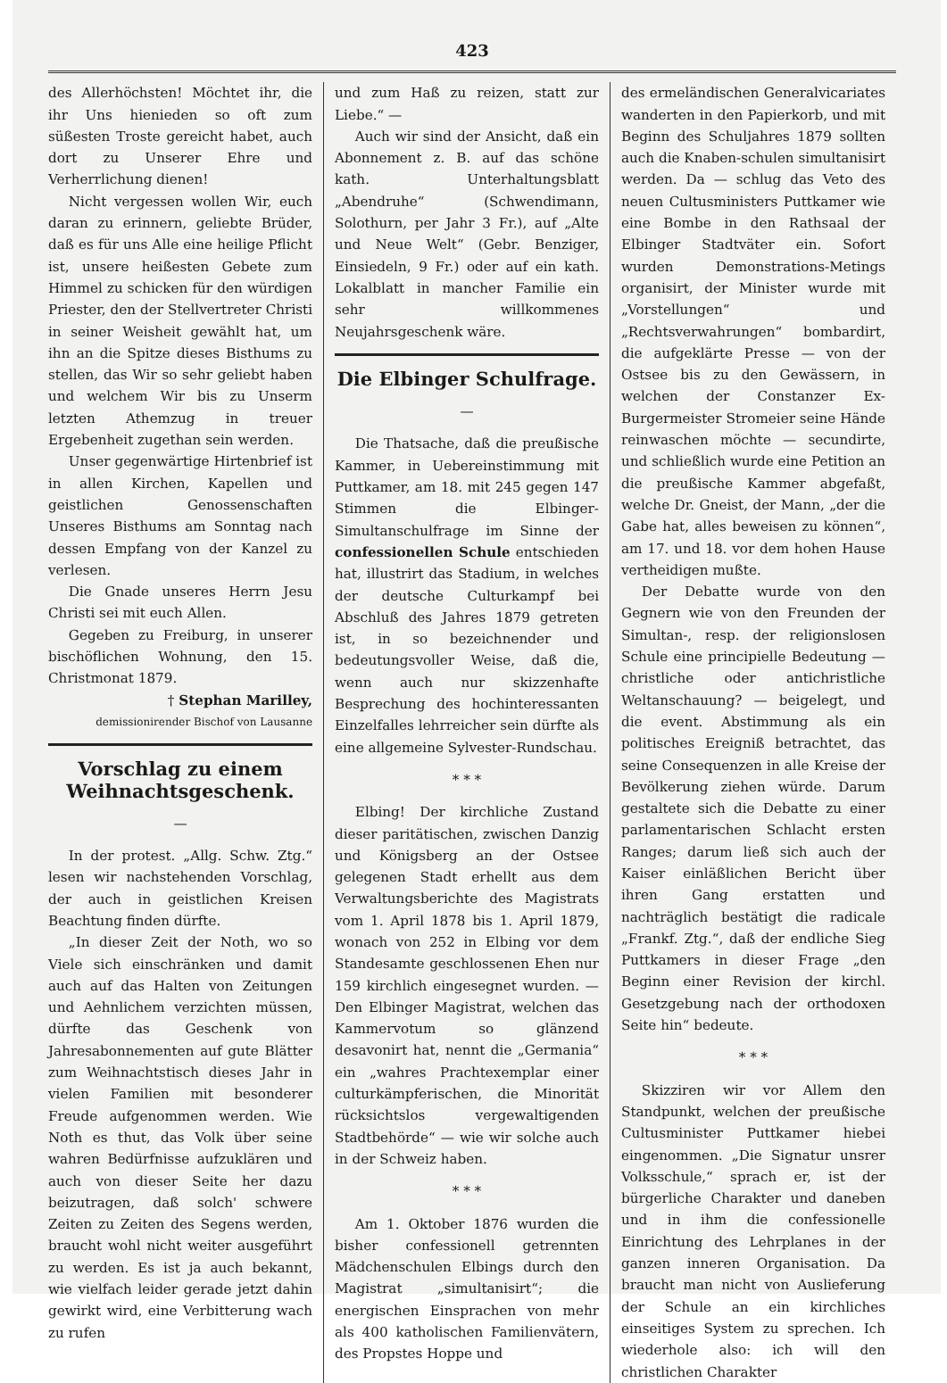423
des Allerhöchsten! Möchtet ihr, die ihr Uns hienieden so oft zum süßesten Troste gereicht habet, auch dort zu Unserer Ehre und Verherrlichung dienen!
Nicht vergessen wollen Wir, euch daran zu erinnern, geliebte Brüder, daß es für uns Alle eine heilige Pflicht ist, unsere heißesten Gebete zum Himmel zu schicken für den würdigen Priester, den der Stellvertreter Christi in seiner Weisheit gewählt hat, um ihn an die Spitze dieses Bisthums zu stellen, das Wir so sehr geliebt haben und welchem Wir bis zu Unserm letzten Athemzug in treuer Ergebenheit zugethan sein werden.
Unser gegenwärtige Hirtenbrief ist in allen Kirchen, Kapellen und geistlichen Genossenschaften Unseres Bisthums am Sonntag nach dessen Empfang von der Kanzel zu verlesen.
Die Gnade unseres Herrn Jesu Christi sei mit euch Allen.
Gegeben zu Freiburg, in unserer bischöflichen Wohnung, den 15. Christmonat 1879.
† Stephan Marilley,
demissionirender Bischof von Lausanne
Vorschlag zu einem Weihnachtsgeschenk.
—
In der protest. „Allg. Schw. Ztg.“ lesen wir nachstehenden Vorschlag, der auch in geistlichen Kreisen Beachtung finden dürfte.
„In dieser Zeit der Noth, wo so Viele sich einschränken und damit auch auf das Halten von Zeitungen und Aehnlichem verzichten müssen, dürfte das Geschenk von Jahresabonnementen auf gute Blätter zum Weihnachtstisch dieses Jahr in vielen Familien mit besonderer Freude aufgenommen werden. Wie Noth es thut, das Volk über seine wahren Bedürfnisse aufzuklären und auch von dieser Seite her dazu beizutragen, daß solch' schwere Zeiten zu Zeiten des Segens werden, braucht wohl nicht weiter ausgeführt zu werden. Es ist ja auch bekannt, wie vielfach leider gerade jetzt dahin gewirkt wird, eine Verbitterung wach zu rufen
und zum Haß zu reizen, statt zur Liebe.“ —
Auch wir sind der Ansicht, daß ein Abonnement z. B. auf das schöne kath. Unterhaltungsblatt „Abendruhe“ (Schwendimann, Solothurn, per Jahr 3 Fr.), auf „Alte und Neue Welt“ (Gebr. Benziger, Einsiedeln, 9 Fr.) oder auf ein kath. Lokalblatt in mancher Familie ein sehr willkommenes Neujahrsgeschenk wäre.
Die Elbinger Schulfrage.
—
Die Thatsache, daß die preußische Kammer, in Uebereinstimmung mit Puttkamer, am 18. mit 245 gegen 147 Stimmen die Elbinger-Simultanschulfrage im Sinne der confessionellen Schule entschieden hat, illustrirt das Stadium, in welches der deutsche Culturkampf bei Abschluß des Jahres 1879 getreten ist, in so bezeichnender und bedeutungsvoller Weise, daß die, wenn auch nur skizzenhafte Besprechung des hochinteressanten Einzelfalles lehrreicher sein dürfte als eine allgemeine Sylvester-Rundschau.
* * *
Elbing! Der kirchliche Zustand dieser paritätischen, zwischen Danzig und Königsberg an der Ostsee gelegenen Stadt erhellt aus dem Verwaltungsberichte des Magistrats vom 1. April 1878 bis 1. April 1879, wonach von 252 in Elbing vor dem Standesamte geschlossenen Ehen nur 159 kirchlich eingesegnet wurden. — Den Elbinger Magistrat, welchen das Kammervotum so glänzend desavonirt hat, nennt die „Germania“ ein „wahres Prachtexemplar einer culturkämpferischen, die Minorität rücksichtslos vergewaltigenden Stadtbehörde“ — wie wir solche auch in der Schweiz haben.
* * *
Am 1. Oktober 1876 wurden die bisher confessionell getrennten Mädchenschulen Elbings durch den Magistrat „simultanisirt“; die energischen Einsprachen von mehr als 400 katholischen Familienvätern, des Propstes Hoppe und
des ermeländischen Generalvicariates wanderten in den Papierkorb, und mit Beginn des Schuljahres 1879 sollten auch die Knaben-schulen simultanisirt werden. Da — schlug das Veto des neuen Cultusministers Puttkamer wie eine Bombe in den Rathsaal der Elbinger Stadtväter ein. Sofort wurden Demonstrations-Metings organisirt, der Minister wurde mit „Vorstellungen“ und „Rechtsverwahrungen“ bombardirt, die aufgeklärte Presse — von der Ostsee bis zu den Gewässern, in welchen der Constanzer Ex-Burgermeister Stromeier seine Hände reinwaschen möchte — secundirte, und schließlich wurde eine Petition an die preußische Kammer abgefaßt, welche Dr. Gneist, der Mann, „der die Gabe hat, alles beweisen zu können“, am 17. und 18. vor dem hohen Hause vertheidigen mußte.
Der Debatte wurde von den Gegnern wie von den Freunden der Simultan-, resp. der religionslosen Schule eine principielle Bedeutung — christliche oder antichristliche Weltanschauung? — beigelegt, und die event. Abstimmung als ein politisches Ereigniß betrachtet, das seine Consequenzen in alle Kreise der Bevölkerung ziehen würde. Darum gestaltete sich die Debatte zu einer parlamentarischen Schlacht ersten Ranges; darum ließ sich auch der Kaiser einläßlichen Bericht über ihren Gang erstatten und nachträglich bestätigt die radicale „Frankf. Ztg.“, daß der endliche Sieg Puttkamers in dieser Frage „den Beginn einer Revision der kirchl. Gesetzgebung nach der orthodoxen Seite hin“ bedeute.
* * *
Skizziren wir vor Allem den Standpunkt, welchen der preußische Cultusminister Puttkamer hiebei eingenommen. „Die Signatur unsrer Volksschule,“ sprach er, ist der bürgerliche Charakter und daneben und in ihm die confessionelle Einrichtung des Lehrplanes in der ganzen inneren Organisation. Da braucht man nicht von Auslieferung der Schule an ein kirchliches einseitiges System zu sprechen. Ich wiederhole also: ich will den christlichen Charakter